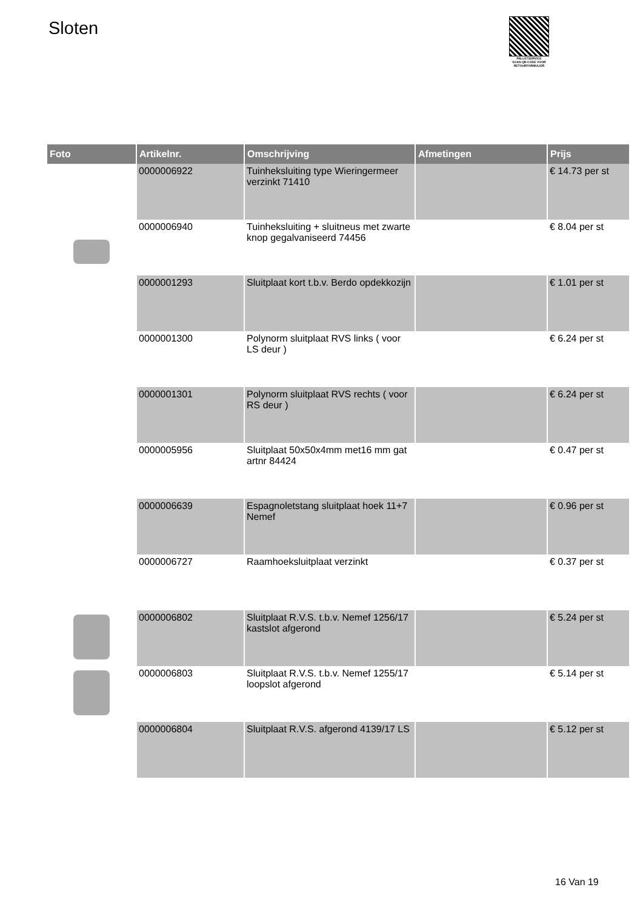Sloten
PALLETSERVICE
SCAN QR-CODE VOOR RETOURFORMULIER
| Foto | Artikelnr. | Omschrijving | Afmetingen | Prijs |
| --- | --- | --- | --- | --- |
| | 0000006922 | Tuinheksluiting type Wieringermeer verzinkt 71410 | | € 14.73 per st |
| | 0000006940 | Tuinheksluiting + sluitneus met zwarte knop gegalvaniseerd 74456 | | € 8.04 per st |
| | 0000001293 | Sluitplaat kort t.b.v. Berdo opdekkozijn | | € 1.01 per st |
| | 0000001300 | Polynorm sluitplaat RVS links ( voor LS deur ) | | € 6.24 per st |
| | 0000001301 | Polynorm sluitplaat RVS rechts ( voor RS deur ) | | € 6.24 per st |
| | 0000005956 | Sluitplaat 50x50x4mm met16 mm gat artnr 84424 | | € 0.47 per st |
| | 0000006639 | Espagnoletstang sluitplaat hoek 11+7 Nemef | | € 0.96 per st |
| | 0000006727 | Raamhoeksluitplaat verzinkt | | € 0.37 per st |
| | 0000006802 | Sluitplaat R.V.S. t.b.v. Nemef 1256/17 kastslot afgerond | | € 5.24 per st |
| | 0000006803 | Sluitplaat R.V.S. t.b.v. Nemef 1255/17 loopslot afgerond | | € 5.14 per st |
| | 0000006804 | Sluitplaat R.V.S. afgerond 4139/17 LS | | € 5.12 per st |
16 Van 19